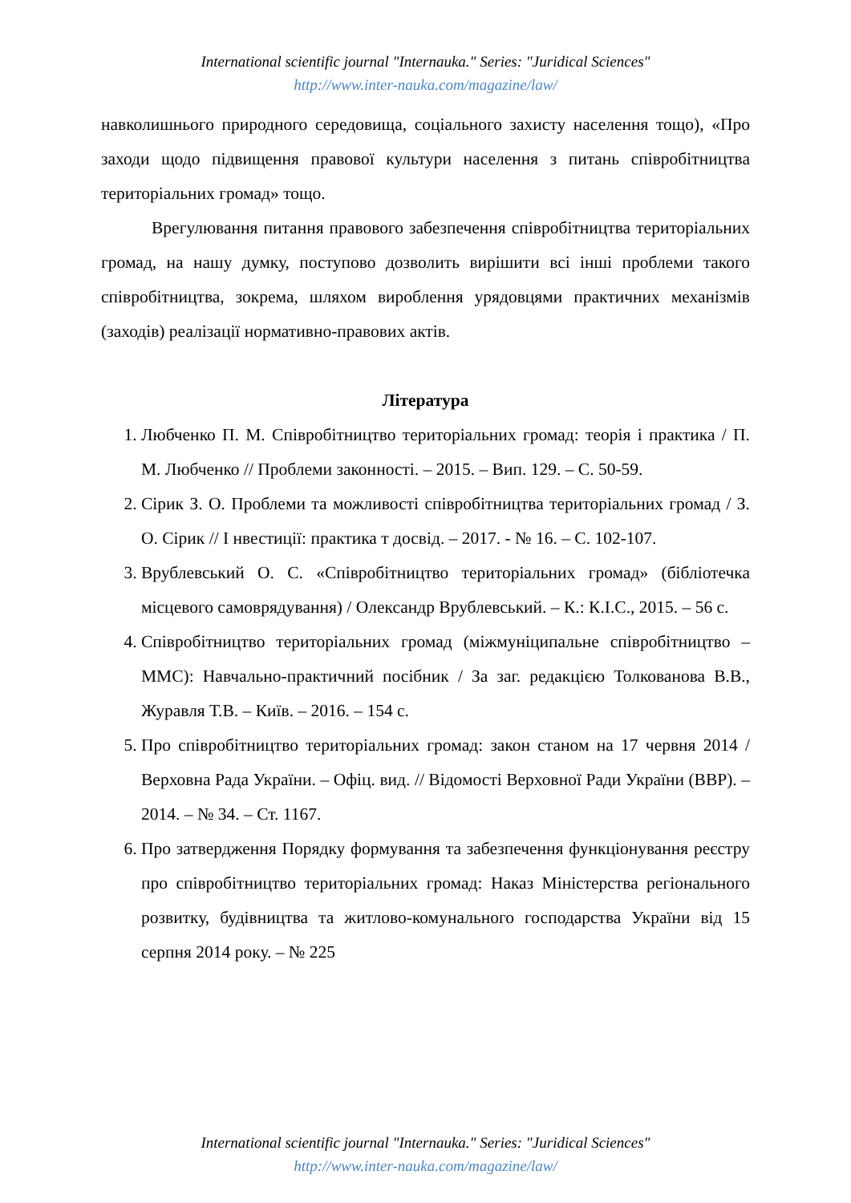International scientific journal "Internauka." Series: "Juridical Sciences"
http://www.inter-nauka.com/magazine/law/
навколишнього природного середовища, соціального захисту населення тощо), «Про заходи щодо підвищення правової культури населення з питань співробітництва територіальних громад» тощо.
Врегулювання питання правового забезпечення співробітництва територіальних громад, на нашу думку, поступово дозволить вирішити всі інші проблеми такого співробітництва, зокрема, шляхом вироблення урядовцями практичних механізмів (заходів) реалізації нормативно-правових актів.
Література
1. Любченко П. М. Співробітництво територіальних громад: теорія і практика / П. М. Любченко // Проблеми законності. – 2015. – Вип. 129. – С. 50-59.
2. Сірик З. О. Проблеми та можливості співробітництва територіальних громад / З. О. Сірик // І нвестиції: практика т досвід. – 2017. - № 16. – С. 102-107.
3. Врублевський О. С. «Співробітництво територіальних громад» (бібліотечка місцевого самоврядування) / Олександр Врублевський. – К.: К.І.С., 2015. – 56 с.
4. Співробітництво територіальних громад (міжмуніципальне співробітництво – ММС): Навчально-практичний посібник / За заг. редакцією Толкованова В.В., Журавля Т.В. – Київ. – 2016. – 154 с.
5. Про співробітництво територіальних громад: закон станом на 17 червня 2014 / Верховна Рада України. – Офіц. вид. // Відомості Верховної Ради України (ВВР). – 2014. – № 34. – Ст. 1167.
6. Про затвердження Порядку формування та забезпечення функціонування реєстру про співробітництво територіальних громад: Наказ Міністерства регіонального розвитку, будівництва та житлово-комунального господарства України від 15 серпня 2014 року. – № 225
International scientific journal "Internauka." Series: "Juridical Sciences"
http://www.inter-nauka.com/magazine/law/